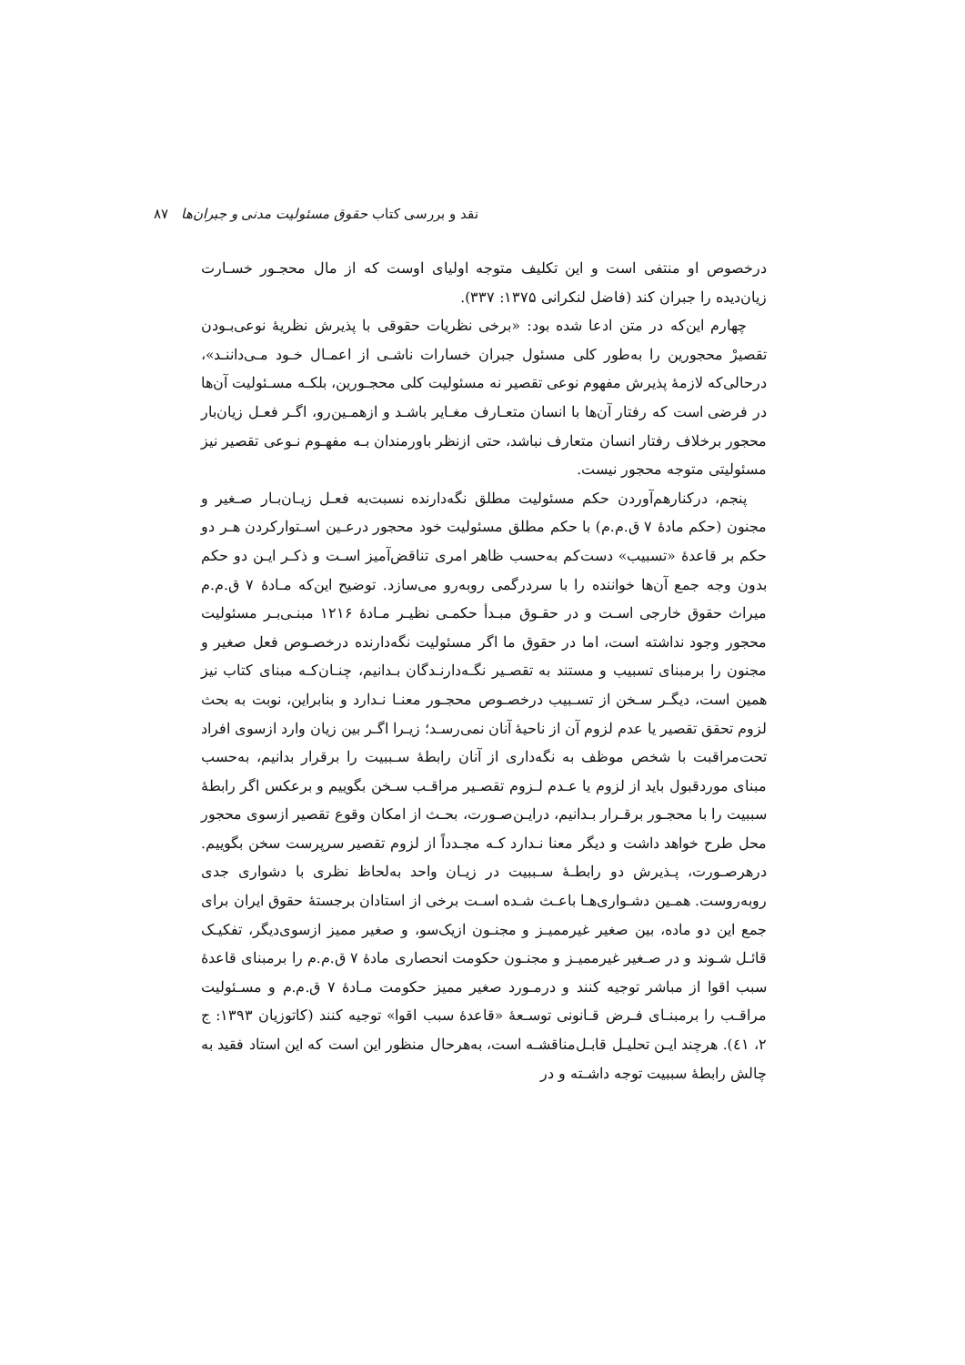نقد و بررسی کتاب حقوق مسئولیت مدنی و جبران‌ها ۸۷
درخصوص او منتفی است و این تکلیف متوجه اولیای اوست که از مال محجـور خسـارت زیان‌دیده را جبران کند (فاضل لنکرانی ۱۳۷۵: ۳۳۷).
چهارم این‌که در متن ادعا شده بود: «برخی نظریات حقوقی با پذیرش نظریهٔ نوعی‌بـودن تقصیرْ محجورین را به‌طور کلی مسئول جبران خسارات ناشـی از اعمـال خـود مـی‌داننـد»، درحالی‌که لازمهٔ پذیرش مفهوم نوعی تقصیر نه مسئولیت کلی محجـورین، بلکـه مسـئولیت آن‌ها در فرضی است که رفتار آن‌ها با انسان متعـارف مغـایر باشـد و ازهمـین‌رو، اگـر فعـل زیان‌بار محجور برخلاف رفتار انسان متعارف نباشد، حتی ازنظر باورمندان بـه مفهـوم نـوعی تقصیر نیز مسئولیتی متوجه محجور نیست.
پنجم، درکنارهم‌آوردن حکم مسئولیت مطلق نگه‌دارنده نسبت‌به فعـل زیـان‌بـار صـغیر و مجنون (حکم مادهٔ ۷ ق.م.م) با حکم مطلق مسئولیت خود محجور درعـین اسـتوارکردن هـر دو حکم بر قاعدهٔ «تسبیب» دست‌کم به‌حسب ظاهر امری تناقض‌آمیز اسـت و ذکـر ایـن دو حکم بدون وجه جمع آن‌ها خواننده را با سردرگمی روبه‌رو می‌سازد. توضیح این‌که مـادهٔ ۷ ق.م.م میراث حقوق خارجی اسـت و در حقـوق مبـدأ حکمـی نظیـر مـادهٔ ۱۲۱۶ مبنـی‌بـر مسئولیت محجور وجود نداشته است، اما در حقوق ما اگر مسئولیت نگه‌دارنده درخصـوص فعل صغیر و مجنون را برمبنای تسبیب و مستند به تقصـیر نگـه‌دارنـدگان بـدانیم، چنـان‌کـه مبنای کتاب نیز همین است، دیگـر سـخن از تسـبیب درخصـوص محجـور معنـا نـدارد و بنابراین، نوبت به بحث لزوم تحقق تقصیر یا عدم لزوم آن از ناحیهٔ آنان نمی‌رسـد؛ زیـرا اگـر بین زیان وارد ازسوی افراد تحت‌مراقبت با شخص موظف به نگه‌داری از آنان رابطهٔ سـببیت را برقرار بدانیم، به‌حسب مبنای موردقبول باید از لزوم یا عـدم لـزوم تقصـیر مراقـب سـخن بگوییم و برعکس اگر رابطهٔ سببیت را با محجـور برقـرار بـدانیم، درایـن‌صـورت، بحـث از امکان وقوع تقصیر ازسوی محجور محل طرح خواهد داشت و دیگر معنا نـدارد کـه مجـدداً از لزوم تقصیر سرپرست سخن بگوییم. درهرصـورت، پـذیرش دو رابطـهٔ سـببیت در زیـان واحد به‌لحاظ نظری با دشواری جدی روبه‌روست. همـین دشـواری‌هـا باعـث شـده اسـت برخی از استادان برجستهٔ حقوق ایران برای جمع این دو ماده، بین صغیر غیرممیـز و مجنـون ازیک‌سو، و صغیر ممیز ازسوی‌دیگر، تفکیـک قائـل شـوند و در صـغیر غیرممیـز و مجنـون حکومت انحصاری مادهٔ ۷ ق.م.م را برمبنای قاعدهٔ سبب اقوا از مباشر توجیه کنند و درمـورد صغیر ممیز حکومت مـادهٔ ۷ ق.م.م و مسـئولیت مراقـب را برمبنـای فـرض قـانونی توسـعهٔ «قاعدهٔ سبب اقوا» توجیه کنند (کاتوزیان ۱۳۹۳: ج ۲، ٤۱). هرچند ایـن تحلیـل قابـل‌مناقشـه است، به‌هرحال منظور این است که این استاد فقید به چالش رابطهٔ سببیت توجه داشـته و در